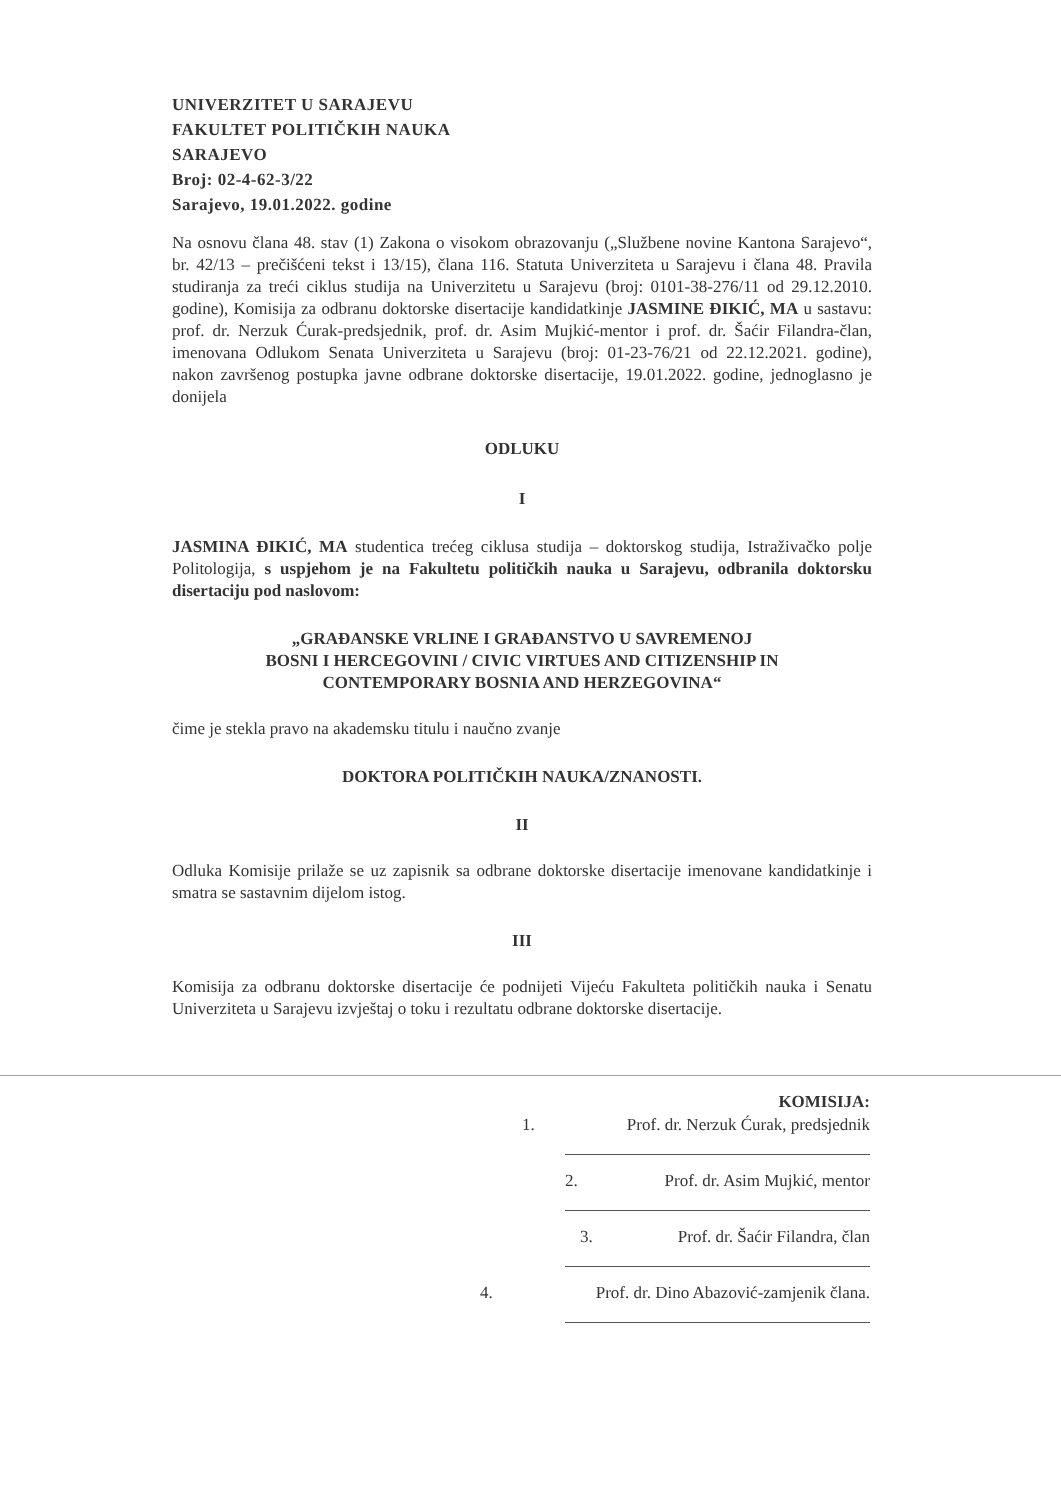UNIVERZITET U SARAJEVU
FAKULTET POLITIČKIH NAUKA
SARAJEVO
Broj: 02-4-62-3/22
Sarajevo, 19.01.2022. godine
Na osnovu člana 48. stav (1) Zakona o visokom obrazovanju („Službene novine Kantona Sarajevo“, br. 42/13 – prečišćeni tekst i 13/15), člana 116. Statuta Univerziteta u Sarajevu i člana 48. Pravila studiranja za treći ciklus studija na Univerzitetu u Sarajevu (broj: 0101-38-276/11 od 29.12.2010. godine), Komisija za odbranu doktorske disertacije kandidatkinje JASMINE ĐIKIĆ, MA u sastavu: prof. dr. Nerzuk Ćurak-predsjednik, prof. dr. Asim Mujkić-mentor i prof. dr. Šaćir Filandra-član, imenovana Odlukom Senata Univerziteta u Sarajevu (broj: 01-23-76/21 od 22.12.2021. godine), nakon završenog postupka javne odbrane doktorske disertacije, 19.01.2022. godine, jednoglasno je donijela
ODLUKU
I
JASMINA ĐIKIĆ, MA studentica trećeg ciklusa studija – doktorskog studija, Istraživačko polje Politologija, s uspjehom je na Fakultetu političkih nauka u Sarajevu, odbranila doktorsku disertaciju pod naslovom:
„GRAĐANSKE VRLINE I GRAĐANSTVO U SAVREMENOJ
BOSNI I HERCEGOVINI / CIVIC VIRTUES AND CITIZENSHIP IN
CONTEMPORARY BOSNIA AND HERZEGOVINA“
čime je stekla pravo na akademsku titulu i naučno zvanje
DOKTORA POLITIČKIH NAUKA/ZNANOSTI.
II
Odluka Komisije prilaže se uz zapisnik sa odbrane doktorske disertacije imenovane kandidatkinje i smatra se sastavnim dijelom istog.
III
Komisija za odbranu doktorske disertacije će podnijeti Vijeću Fakulteta političkih nauka i Senatu Univerziteta u Sarajevu izvještaj o toku i rezultatu odbrane doktorske disertacije.
KOMISIJA:
1. Prof. dr. Nerzuk Ćurak, predsjednik
2. Prof. dr. Asim Mujkić, mentor
3. Prof. dr. Šaćir Filandra, član
4. Prof. dr. Dino Abazović-zamjenik člana.